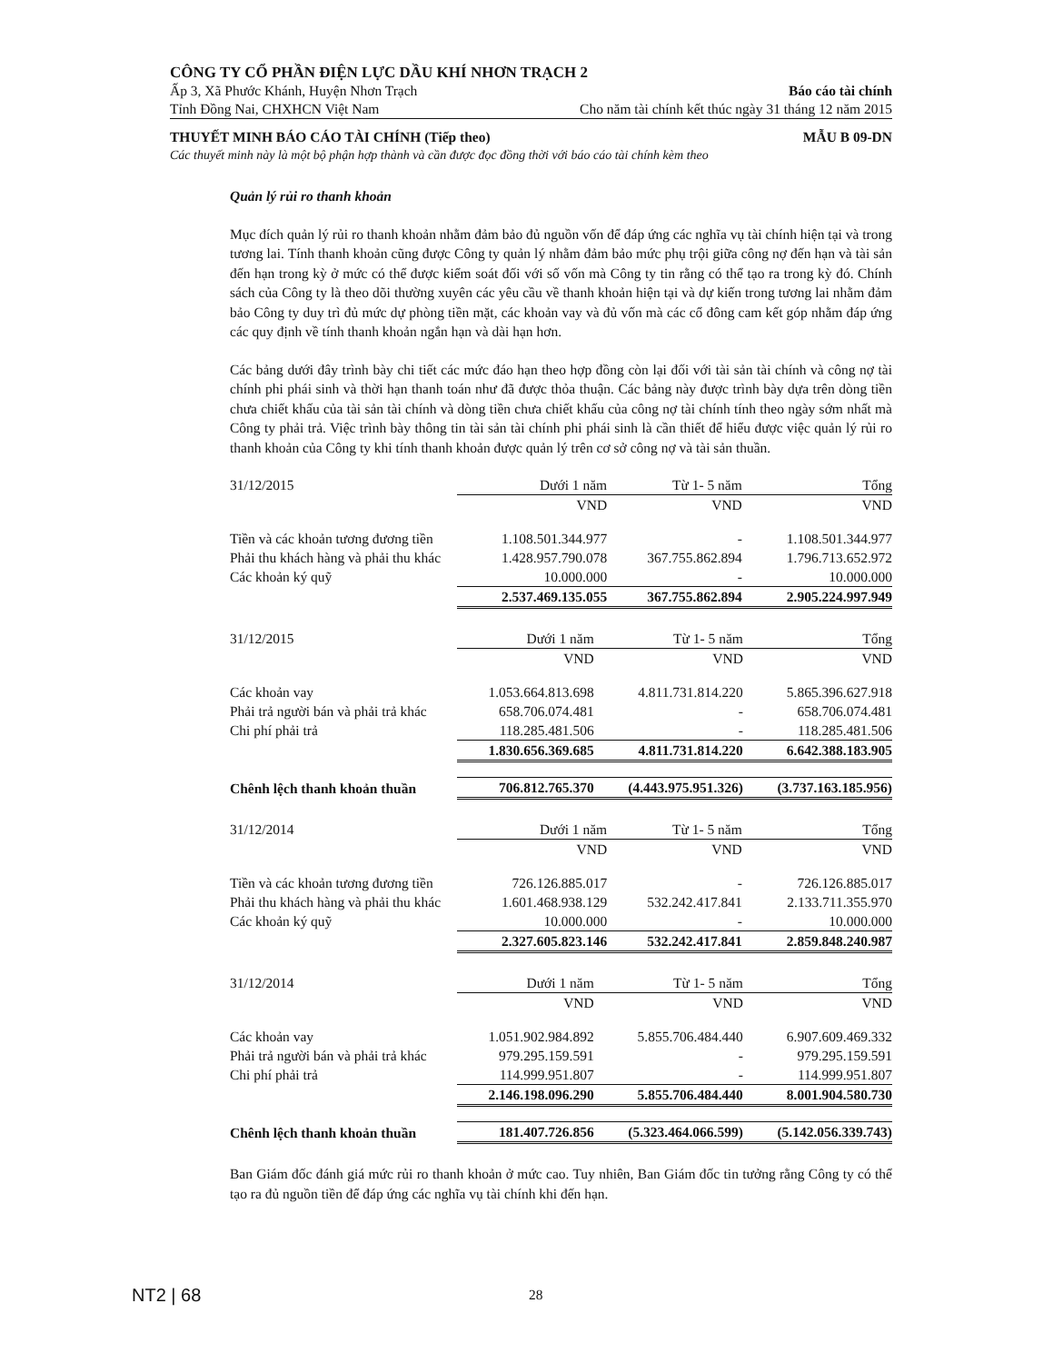CÔNG TY CỔ PHẦN ĐIỆN LỰC DẦU KHÍ NHƠN TRẠCH 2
Ấp 3, Xã Phước Khánh, Huyện Nhơn Trạch Báo cáo tài chính
Tỉnh Đồng Nai, CHXHCN Việt Nam Cho năm tài chính kết thúc ngày 31 tháng 12 năm 2015
THUYẾT MINH BÁO CÁO TÀI CHÍNH (Tiếp theo) MẪU B 09-DN
Các thuyết minh này là một bộ phận hợp thành và cần được đọc đồng thời với báo cáo tài chính kèm theo
Quản lý rủi ro thanh khoản
Mục đích quản lý rủi ro thanh khoản nhằm đảm bảo đủ nguồn vốn để đáp ứng các nghĩa vụ tài chính hiện tại và trong tương lai. Tính thanh khoản cũng được Công ty quản lý nhằm đảm bảo mức phụ trội giữa công nợ đến hạn và tài sản đến hạn trong kỳ ở mức có thể được kiểm soát đối với số vốn mà Công ty tin rằng có thể tạo ra trong kỳ đó. Chính sách của Công ty là theo dõi thường xuyên các yêu cầu về thanh khoản hiện tại và dự kiến trong tương lai nhằm đảm bảo Công ty duy trì đủ mức dự phòng tiền mặt, các khoản vay và đủ vốn mà các cổ đông cam kết góp nhằm đáp ứng các quy định về tính thanh khoản ngắn hạn và dài hạn hơn.
Các bảng dưới đây trình bày chi tiết các mức đáo hạn theo hợp đồng còn lại đối với tài sản tài chính và công nợ tài chính phi phái sinh và thời hạn thanh toán như đã được thỏa thuận. Các bảng này được trình bày dựa trên dòng tiền chưa chiết khấu của tài sản tài chính và dòng tiền chưa chiết khấu của công nợ tài chính tính theo ngày sớm nhất mà Công ty phải trả. Việc trình bày thông tin tài sản tài chính phi phái sinh là cần thiết để hiểu được việc quản lý rủi ro thanh khoản của Công ty khi tính thanh khoản được quản lý trên cơ sở công nợ và tài sản thuần.
| 31/12/2015 | Dưới 1 năm | Từ 1- 5 năm | Tổng |
| --- | --- | --- | --- |
| | VND | VND | VND |
| Tiền và các khoản tương đương tiền | 1.108.501.344.977 | - | 1.108.501.344.977 |
| Phải thu khách hàng và phải thu khác | 1.428.957.790.078 | 367.755.862.894 | 1.796.713.652.972 |
| Các khoản ký quỹ | 10.000.000 | - | 10.000.000 |
| | 2.537.469.135.055 | 367.755.862.894 | 2.905.224.997.949 |
| 31/12/2015 | Dưới 1 năm | Từ 1- 5 năm | Tổng |
| --- | --- | --- | --- |
| | VND | VND | VND |
| Các khoản vay | 1.053.664.813.698 | 4.811.731.814.220 | 5.865.396.627.918 |
| Phải trả người bán và phải trả khác | 658.706.074.481 | - | 658.706.074.481 |
| Chi phí phải trả | 118.285.481.506 | - | 118.285.481.506 |
| | 1.830.656.369.685 | 4.811.731.814.220 | 6.642.388.183.905 |
| Chênh lệch thanh khoản thuần | 706.812.765.370 | (4.443.975.951.326) | (3.737.163.185.956) |
| 31/12/2014 | Dưới 1 năm | Từ 1- 5 năm | Tổng |
| --- | --- | --- | --- |
| | VND | VND | VND |
| Tiền và các khoản tương đương tiền | 726.126.885.017 | - | 726.126.885.017 |
| Phải thu khách hàng và phải thu khác | 1.601.468.938.129 | 532.242.417.841 | 2.133.711.355.970 |
| Các khoản ký quỹ | 10.000.000 | - | 10.000.000 |
| | 2.327.605.823.146 | 532.242.417.841 | 2.859.848.240.987 |
| 31/12/2014 | Dưới 1 năm | Từ 1- 5 năm | Tổng |
| --- | --- | --- | --- |
| | VND | VND | VND |
| Các khoản vay | 1.051.902.984.892 | 5.855.706.484.440 | 6.907.609.469.332 |
| Phải trả người bán và phải trả khác | 979.295.159.591 | - | 979.295.159.591 |
| Chi phí phải trả | 114.999.951.807 | - | 114.999.951.807 |
| | 2.146.198.096.290 | 5.855.706.484.440 | 8.001.904.580.730 |
| Chênh lệch thanh khoản thuần | 181.407.726.856 | (5.323.464.066.599) | (5.142.056.339.743) |
Ban Giám đốc đánh giá mức rủi ro thanh khoản ở mức cao. Tuy nhiên, Ban Giám đốc tin tưởng rằng Công ty có thể tạo ra đủ nguồn tiền để đáp ứng các nghĩa vụ tài chính khi đến hạn.
NT2 | 68 28